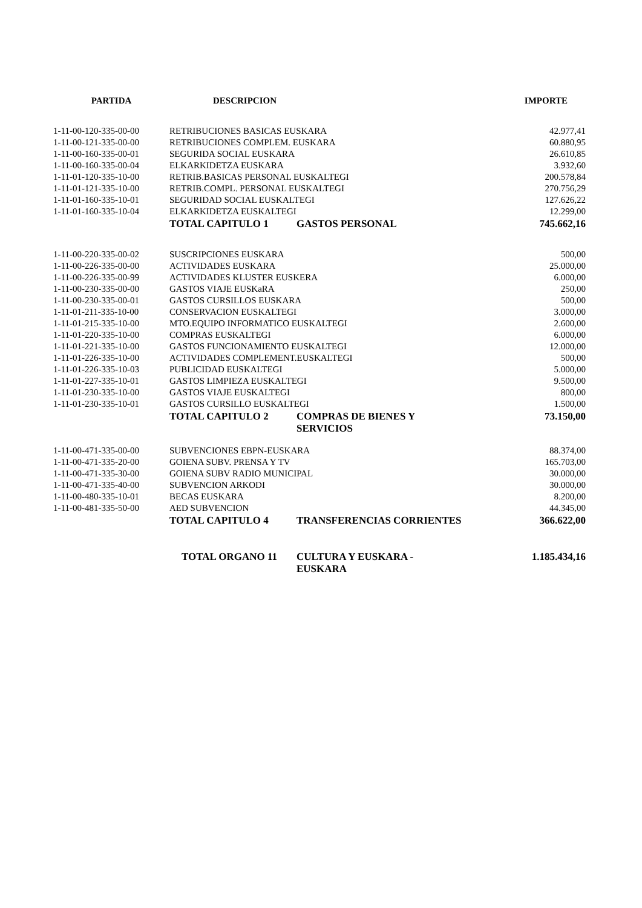| PARTIDA | DESCRIPCION | | IMPORTE |
| --- | --- | --- | --- |
| 1-11-00-120-335-00-00 | RETRIBUCIONES BASICAS EUSKARA | | 42.977,41 |
| 1-11-00-121-335-00-00 | RETRIBUCIONES COMPLEM. EUSKARA | | 60.880,95 |
| 1-11-00-160-335-00-01 | SEGURIDA SOCIAL EUSKARA | | 26.610,85 |
| 1-11-00-160-335-00-04 | ELKARKIDETZA EUSKARA | | 3.932,60 |
| 1-11-01-120-335-10-00 | RETRIB.BASICAS PERSONAL EUSKALTEGI | | 200.578,84 |
| 1-11-01-121-335-10-00 | RETRIB.COMPL. PERSONAL EUSKALTEGI | | 270.756,29 |
| 1-11-01-160-335-10-01 | SEGURIDAD SOCIAL EUSKALTEGI | | 127.626,22 |
| 1-11-01-160-335-10-04 | ELKARKIDETZA EUSKALTEGI | | 12.299,00 |
| | TOTAL CAPITULO 1 | GASTOS PERSONAL | 745.662,16 |
| 1-11-00-220-335-00-02 | SUSCRIPCIONES EUSKARA | | 500,00 |
| 1-11-00-226-335-00-00 | ACTIVIDADES EUSKARA | | 25.000,00 |
| 1-11-00-226-335-00-99 | ACTIVIDADES KLUSTER EUSKERA | | 6.000,00 |
| 1-11-00-230-335-00-00 | GASTOS VIAJE EUSKaRA | | 250,00 |
| 1-11-00-230-335-00-01 | GASTOS CURSILLOS EUSKARA | | 500,00 |
| 1-11-01-211-335-10-00 | CONSERVACION EUSKALTEGI | | 3.000,00 |
| 1-11-01-215-335-10-00 | MTO.EQUIPO INFORMATICO EUSKALTEGI | | 2.600,00 |
| 1-11-01-220-335-10-00 | COMPRAS EUSKALTEGI | | 6.000,00 |
| 1-11-01-221-335-10-00 | GASTOS FUNCIONAMIENTO EUSKALTEGI | | 12.000,00 |
| 1-11-01-226-335-10-00 | ACTIVIDADES COMPLEMENT.EUSKALTEGI | | 500,00 |
| 1-11-01-226-335-10-03 | PUBLICIDAD EUSKALTEGI | | 5.000,00 |
| 1-11-01-227-335-10-01 | GASTOS LIMPIEZA EUSKALTEGI | | 9.500,00 |
| 1-11-01-230-335-10-00 | GASTOS VIAJE EUSKALTEGI | | 800,00 |
| 1-11-01-230-335-10-01 | GASTOS CURSILLO EUSKALTEGI | | 1.500,00 |
| | TOTAL CAPITULO 2 | COMPRAS DE BIENES Y SERVICIOS | 73.150,00 |
| 1-11-00-471-335-00-00 | SUBVENCIONES EBPN-EUSKARA | | 88.374,00 |
| 1-11-00-471-335-20-00 | GOIENA SUBV. PRENSA Y TV | | 165.703,00 |
| 1-11-00-471-335-30-00 | GOIENA SUBV RADIO MUNICIPAL | | 30.000,00 |
| 1-11-00-471-335-40-00 | SUBVENCION ARKODI | | 30.000,00 |
| 1-11-00-480-335-10-01 | BECAS EUSKARA | | 8.200,00 |
| 1-11-00-481-335-50-00 | AED SUBVENCION | | 44.345,00 |
| | TOTAL CAPITULO 4 | TRANSFERENCIAS CORRIENTES | 366.622,00 |
| | TOTAL ORGANO 11 | CULTURA Y EUSKARA - EUSKARA | 1.185.434,16 |